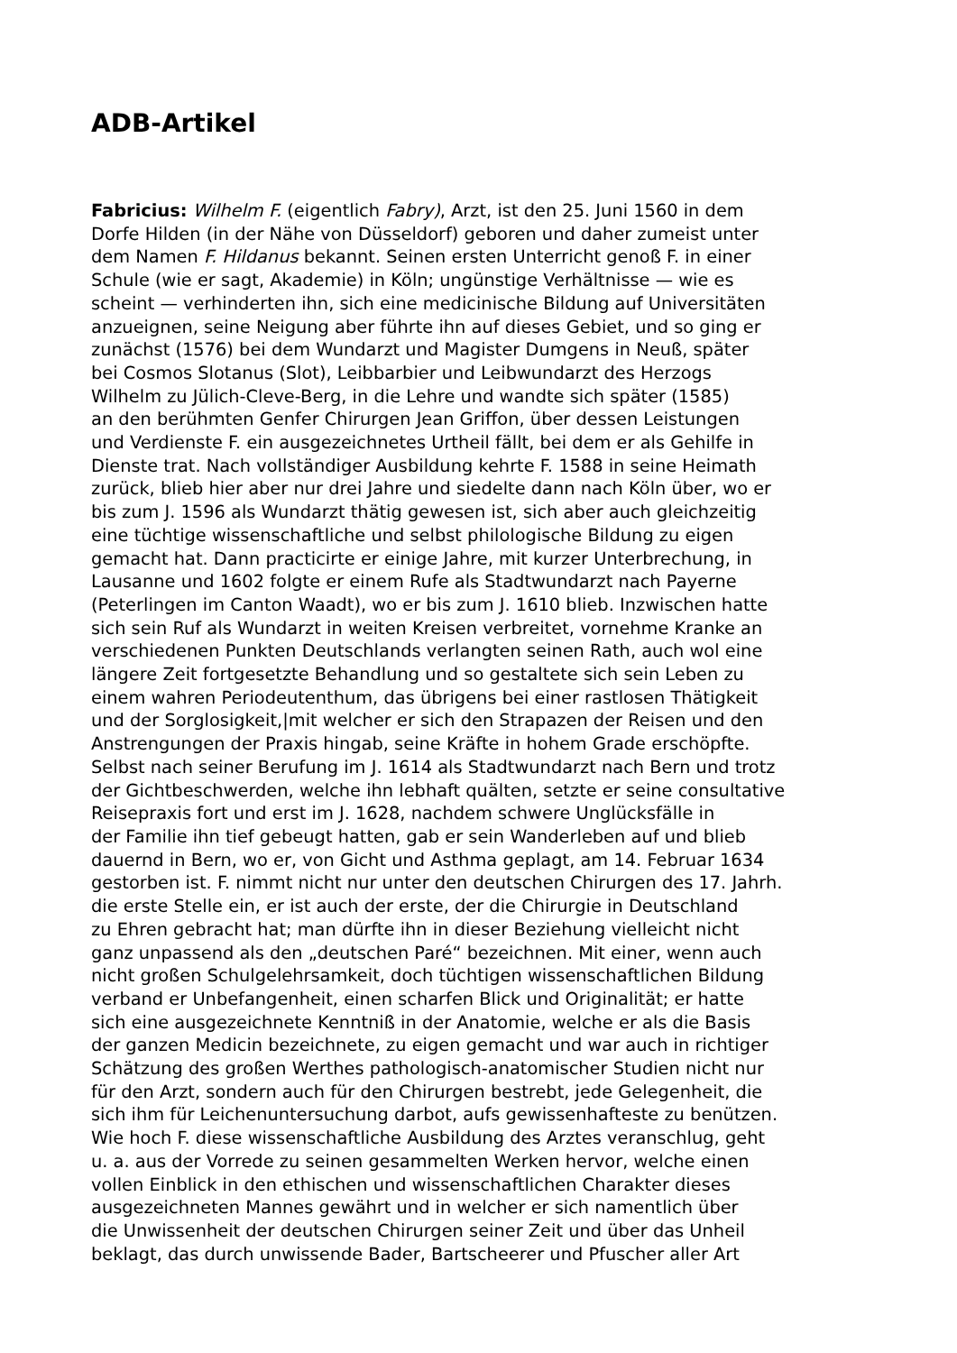ADB-Artikel
Fabricius: Wilhelm F. (eigentlich Fabry), Arzt, ist den 25. Juni 1560 in dem
Dorfe Hilden (in der Nähe von Düsseldorf) geboren und daher zumeist unter
dem Namen F. Hildanus bekannt. Seinen ersten Unterricht genoß F. in einer
Schule (wie er sagt, Akademie) in Köln; ungünstige Verhältnisse — wie es
scheint — verhinderten ihn, sich eine medicinische Bildung auf Universitäten
anzueignen, seine Neigung aber führte ihn auf dieses Gebiet, und so ging er
zunächst (1576) bei dem Wundarzt und Magister Dumgens in Neuß, später
bei Cosmos Slotanus (Slot), Leibbarbier und Leibwundarzt des Herzogs
Wilhelm zu Jülich-Cleve-Berg, in die Lehre und wandte sich später (1585)
an den berühmten Genfer Chirurgen Jean Griffon, über dessen Leistungen
und Verdienste F. ein ausgezeichnetes Urtheil fällt, bei dem er als Gehilfe in
Dienste trat. Nach vollständiger Ausbildung kehrte F. 1588 in seine Heimath
zurück, blieb hier aber nur drei Jahre und siedelte dann nach Köln über, wo er
bis zum J. 1596 als Wundarzt thätig gewesen ist, sich aber auch gleichzeitig
eine tüchtige wissenschaftliche und selbst philologische Bildung zu eigen
gemacht hat. Dann practicirte er einige Jahre, mit kurzer Unterbrechung, in
Lausanne und 1602 folgte er einem Rufe als Stadtwundarzt nach Payerne
(Peterlingen im Canton Waadt), wo er bis zum J. 1610 blieb. Inzwischen hatte
sich sein Ruf als Wundarzt in weiten Kreisen verbreitet, vornehme Kranke an
verschiedenen Punkten Deutschlands verlangten seinen Rath, auch wol eine
längere Zeit fortgesetzte Behandlung und so gestaltete sich sein Leben zu
einem wahren Periodeutenthum, das übrigens bei einer rastlosen Thätigkeit
und der Sorglosigkeit,|mit welcher er sich den Strapazen der Reisen und den
Anstrengungen der Praxis hingab, seine Kräfte in hohem Grade erschöpfte.
Selbst nach seiner Berufung im J. 1614 als Stadtwundarzt nach Bern und trotz
der Gichtbeschwerden, welche ihn lebhaft quälten, setzte er seine consultative
Reisepraxis fort und erst im J. 1628, nachdem schwere Unglücksfälle in
der Familie ihn tief gebeugt hatten, gab er sein Wanderleben auf und blieb
dauernd in Bern, wo er, von Gicht und Asthma geplagt, am 14. Februar 1634
gestorben ist. F. nimmt nicht nur unter den deutschen Chirurgen des 17. Jahrh.
die erste Stelle ein, er ist auch der erste, der die Chirurgie in Deutschland
zu Ehren gebracht hat; man dürfte ihn in dieser Beziehung vielleicht nicht
ganz unpassend als den „deutschen Paré“ bezeichnen. Mit einer, wenn auch
nicht großen Schulgelehrsamkeit, doch tüchtigen wissenschaftlichen Bildung
verband er Unbefangenheit, einen scharfen Blick und Originalität; er hatte
sich eine ausgezeichnete Kenntniß in der Anatomie, welche er als die Basis
der ganzen Medicin bezeichnete, zu eigen gemacht und war auch in richtiger
Schätzung des großen Werthes pathologisch-anatomischer Studien nicht nur
für den Arzt, sondern auch für den Chirurgen bestrebt, jede Gelegenheit, die
sich ihm für Leichenuntersuchung darbot, aufs gewissenhafteste zu benützen.
Wie hoch F. diese wissenschaftliche Ausbildung des Arztes veranschlug, geht
u. a. aus der Vorrede zu seinen gesammelten Werken hervor, welche einen
vollen Einblick in den ethischen und wissenschaftlichen Charakter dieses
ausgezeichneten Mannes gewährt und in welcher er sich namentlich über
die Unwissenheit der deutschen Chirurgen seiner Zeit und über das Unheil
beklagt, das durch unwissende Bader, Bartscheerer und Pfuscher aller Art